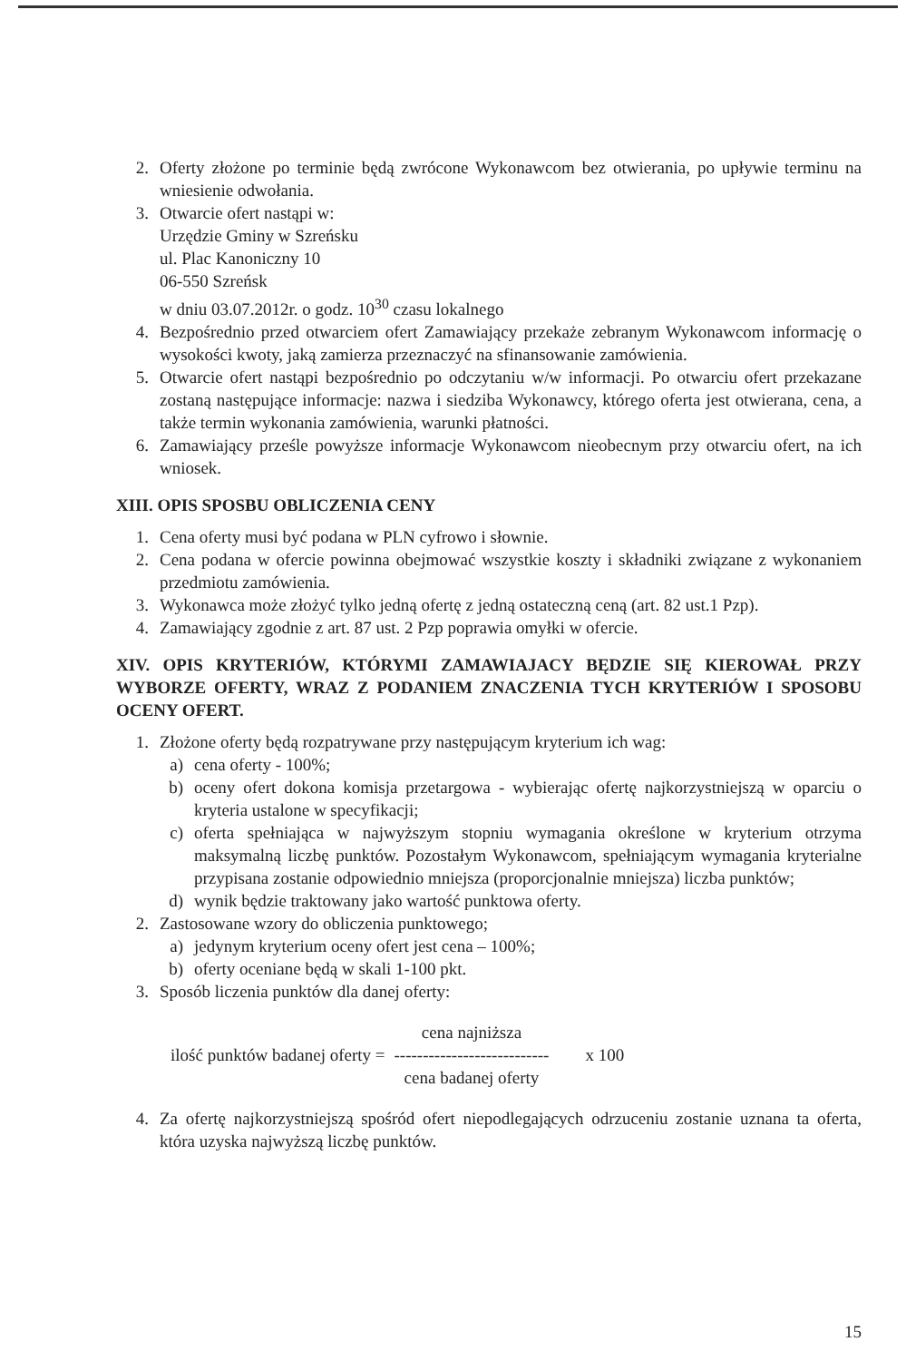2. Oferty złożone po terminie będą zwrócone Wykonawcom bez otwierania, po upływie terminu na wniesienie odwołania.
3. Otwarcie ofert nastąpi w:
Urzędzie Gminy w Szreńsku
ul. Plac Kanoniczny 10
06-550 Szreńsk
w dniu 03.07.2012r. o godz. 10<sup>30</sup> czasu lokalnego
4. Bezpośrednio przed otwarciem ofert Zamawiający przekaże zebranym Wykonawcom informację o wysokości kwoty, jaką zamierza przeznaczyć na sfinansowanie zamówienia.
5. Otwarcie ofert nastąpi bezpośrednio po odczytaniu w/w informacji. Po otwarciu ofert przekazane zostaną następujące informacje: nazwa i siedziba Wykonawcy, którego oferta jest otwierana, cena, a także termin wykonania zamówienia, warunki płatności.
6. Zamawiający prześle powyższe informacje Wykonawcom nieobecnym przy otwarciu ofert, na ich wniosek.
XIII. OPIS SPOSBU OBLICZENIA CENY
1. Cena oferty musi być podana w PLN cyfrowo i słownie.
2. Cena podana w ofercie powinna obejmować wszystkie koszty i składniki związane z wykonaniem przedmiotu zamówienia.
3. Wykonawca może złożyć tylko jedną ofertę z jedną ostateczną ceną (art. 82 ust.1 Pzp).
4. Zamawiający zgodnie z art. 87 ust. 2 Pzp poprawia omyłki w ofercie.
XIV. OPIS KRYTERIÓW, KTÓRYMI ZAMAWIAJACY BĘDZIE SIĘ KIEROWAŁ PRZY WYBORZE OFERTY, WRAZ Z PODANIEM ZNACZENIA TYCH KRYTERIÓW I SPOSOBU OCENY OFERT.
1. Złożone oferty będą rozpatrywane przy następującym kryterium ich wag:
a) cena oferty - 100%;
b) oceny ofert dokona komisja przetargowa - wybierając ofertę najkorzystniejszą w oparciu o kryteria ustalone w specyfikacji;
c) oferta spełniająca w najwyższym stopniu wymagania określone w kryterium otrzyma maksymalną liczbę punktów. Pozostałym Wykonawcom, spełniającym wymagania kryterialne przypisana zostanie odpowiednio mniejsza (proporcjonalnie mniejsza) liczba punktów;
d) wynik będzie traktowany jako wartość punktowa oferty.
2. Zastosowane wzory do obliczenia punktowego;
a) jedynym kryterium oceny ofert jest cena – 100%;
b) oferty oceniane będą w skali 1-100 pkt.
3. Sposób liczenia punktów dla danej oferty:
ilość punktów badanej oferty =
cena najniższa
---------------------------
cena badanej oferty
x 100
4. Za ofertę najkorzystniejszą spośród ofert niepodlegających odrzuceniu zostanie uznana ta oferta, która uzyska najwyższą liczbę punktów.
15